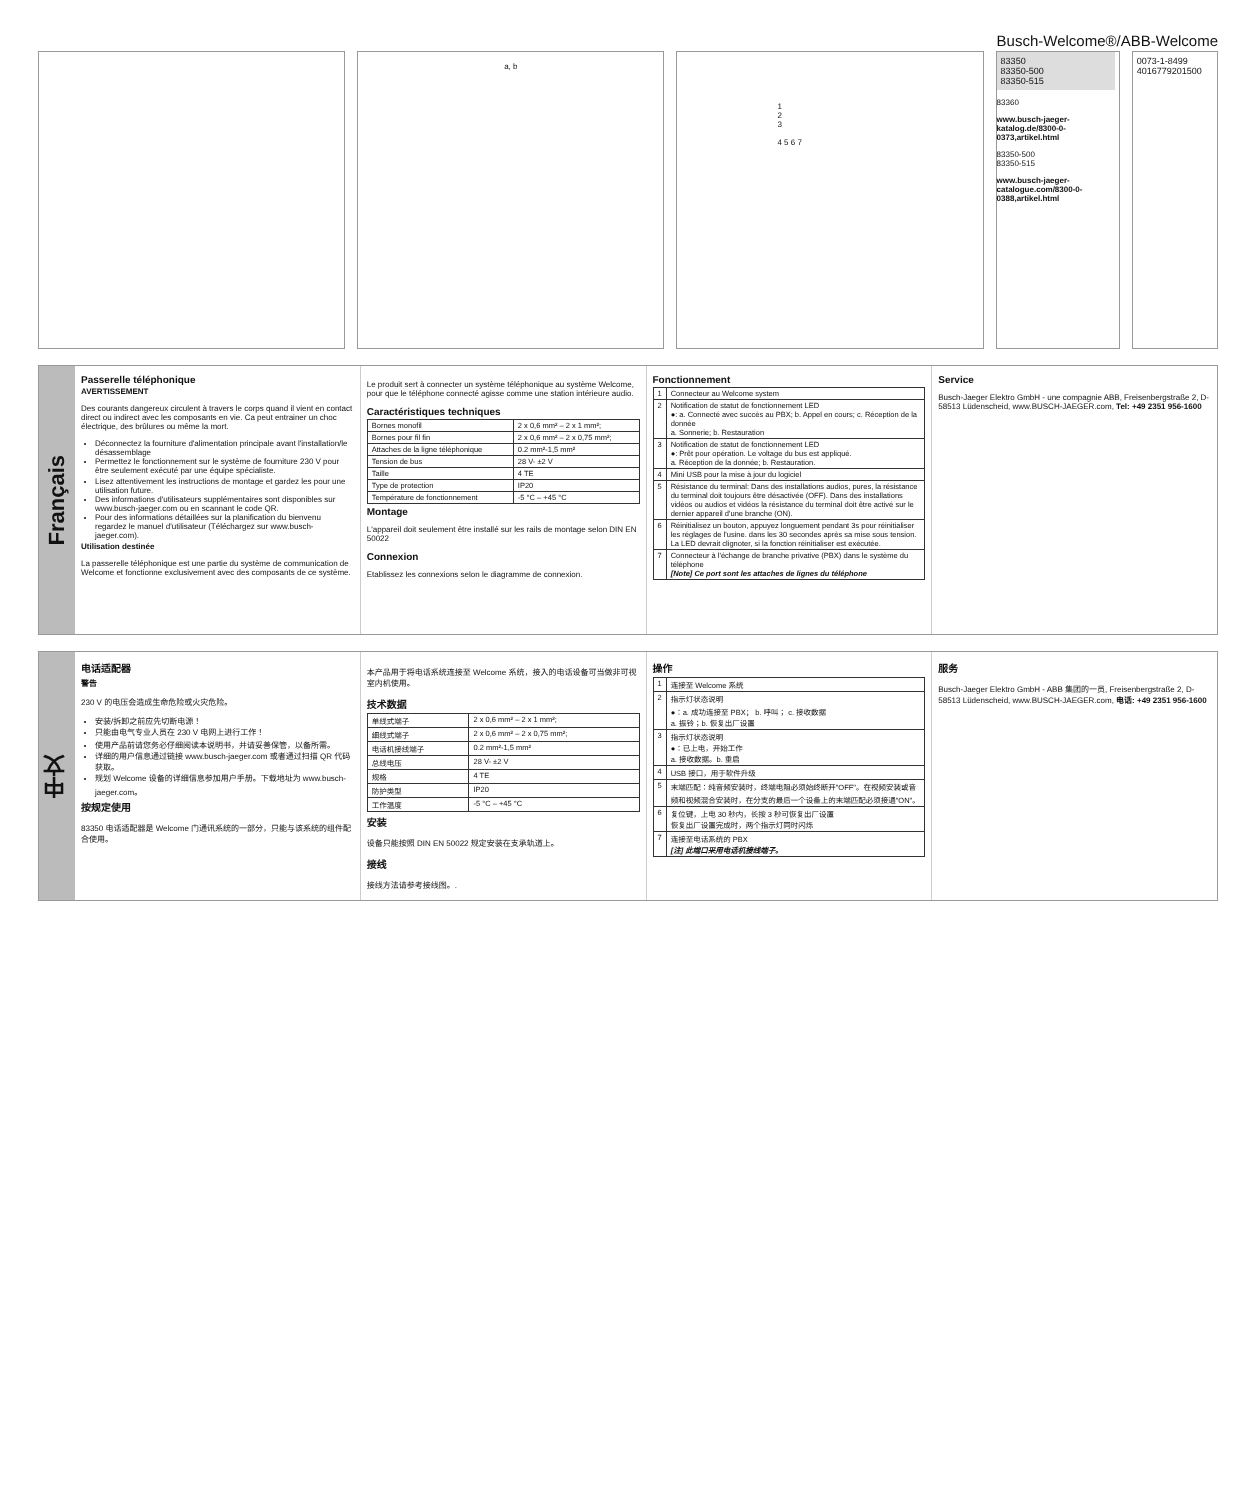Busch-Welcome®/ABB-Welcome
a, b
1
2
3
4 5 6 7
83350
83350-500
83350-515
83360
www.busch-jaeger-katalog.de/8300-0-0373,artikel.html
83350-500
83350-515
www.busch-jaeger-catalogue.com/8300-0-0388,artikel.html
0073-1-8499
4016779201500
Français
Passerelle téléphonique
AVERTISSEMENT
Des courants dangereux circulent à travers le corps quand il vient en contact direct ou indirect avec les composants en vie. Ca peut entrainer un choc électrique, des brûlures ou même la mort.
Déconnectez la fourniture d'alimentation principale avant l'installation/le désassemblage
Permettez le fonctionnement sur le système de fourniture 230 V pour être seulement exécuté par une équipe spécialiste.
Lisez attentivement les instructions de montage et gardez les pour une utilisation future.
Des informations d'utilisateurs supplémentaires sont disponibles sur www.busch-jaeger.com ou en scannant le code QR.
Pour des informations détaillées sur la planification du bienvenu regardez le manuel d'utilisateur (Téléchargez sur www.busch-jaeger.com).
Utilisation destinée
La passerelle téléphonique est une partie du système de communication de Welcome et fonctionne exclusivement avec des composants de ce système.
Le produit sert à connecter un système téléphonique au système Welcome, pour que le téléphone connecté agisse comme une station intérieure audio.
Caractéristiques techniques
| Bornes monofil | 2 x 0,6 mm² – 2 x 1 mm²; |
| Bornes pour fil fin | 2 x 0,6 mm² – 2 x 0,75 mm²; |
| Attaches de la ligne téléphonique | 0.2 mm²-1,5 mm² |
| Tension de bus | 28 V- ±2 V |
| Taille | 4 TE |
| Type de protection | IP20 |
| Température de fonctionnement | -5 °C – +45 °C |
Montage
L'appareil doit seulement être installé sur les rails de montage selon DIN EN 50022
Connexion
Etablissez les connexions selon le diagramme de connexion.
Fonctionnement
| 1 | Connecteur au Welcome system |
| 2 | Notification de statut de fonctionnement LED ●: a. Connecté avec succès au PBX; b. Appel en cours; c. Réception de la donnée a. Sonnerie; b. Restauration |
| 3 | Notification de statut de fonctionnement LED ●: Prêt pour opération. Le voltage du bus est appliqué. a. Réception de la donnée; b. Restauration. |
| 4 | Mini USB pour la mise à jour du logiciel |
| 5 | Résistance du terminal: Dans des installations audios, pures, la résistance du terminal doit toujours être désactivée (OFF). Dans des installations vidéos ou audios et vidéos la résistance du terminal doit être activé sur le dernier appareil d'une branche (ON). |
| 6 | Réinitialisez un bouton, appuyez longuement pendant 3s pour réinitialiser les réglages de l'usine. dans les 30 secondes après sa mise sous tension. La LED devrait clignoter, si la fonction réinitialiser est exécutée. |
| 7 | Connecteur à l'échange de branche privative (PBX) dans le système du téléphone [Note] Ce port sont les attaches de lignes du téléphone |
Service
Busch-Jaeger Elektro GmbH - une compagnie ABB, Freisenbergstraße 2, D-58513 Lüdenscheid, www.BUSCH-JAEGER.com, Tel: +49 2351 956-1600
中文
电话适配器
警告
230 V 的电压会造成生命危险或火灾危险。
安装/拆卸之前应先切断电源！
只能由电气专业人员在 230 V 电网上进行工作！
使用产品前请您务必仔细阅读本说明书，并请妥善保管，以备所需。
详细的用户信息通过链接 www.busch-jaeger.com 或者通过扫描 QR 代码获取。
规划 Welcome 设备的详细信息参加用户手册。下载地址为 www.busch-jaeger.com。
按规定使用
83350 电话适配器是 Welcome 门通讯系统的一部分，只能与该系统的组件配合使用。
本产品用于将电话系统连接至 Welcome 系统，接入的电话设备可当做非可视室内机使用。
技术数据
| 单线式端子 | 2 x 0,6 mm² – 2 x 1 mm²; |
| 细线式端子 | 2 x 0,6 mm² – 2 x 0,75 mm²; |
| 电话机接线端子 | 0.2 mm²-1,5 mm² |
| 总线电压 | 28 V- ±2 V |
| 规格 | 4 TE |
| 防护类型 | IP20 |
| 工作温度 | -5 °C – +45 °C |
安装
设备只能按照 DIN EN 50022 规定安装在支承轨道上。
接线
接线方法请参考接线图。.
操作
| 1 | 连接至 Welcome 系统 |
| 2 | 指示灯状态说明 ●：a. 成功连接至 PBX； b. 呼叫； c. 接收数据 a. 振铃；b. 恢复出厂设置 |
| 3 | 指示灯状态说明 ●：已上电，开始工作 a. 接收数据。b. 重启 |
| 4 | USB 接口，用于软件升级 |
| 5 | 末端匹配：纯音频安装时，终端电阻必须始终断开"OFF"。在视频安装或音频和视频混合安装时，在分支的最后一个设备上的末端匹配必须接通"ON"。 |
| 6 | 复位键，上电 30 秒内，长按 3 秒可恢复出厂设置 恢复出厂设置完成时，两个指示灯同时闪烁 |
| 7 | 连接至电话系统的 PBX [注] 此端口采用电话机接线端子。 |
服务
Busch-Jaeger Elektro GmbH - ABB 集团的一员, Freisenbergstraße 2, D-58513 Lüdenscheid, www.BUSCH-JAEGER.com, 电话: +49 2351 956-1600